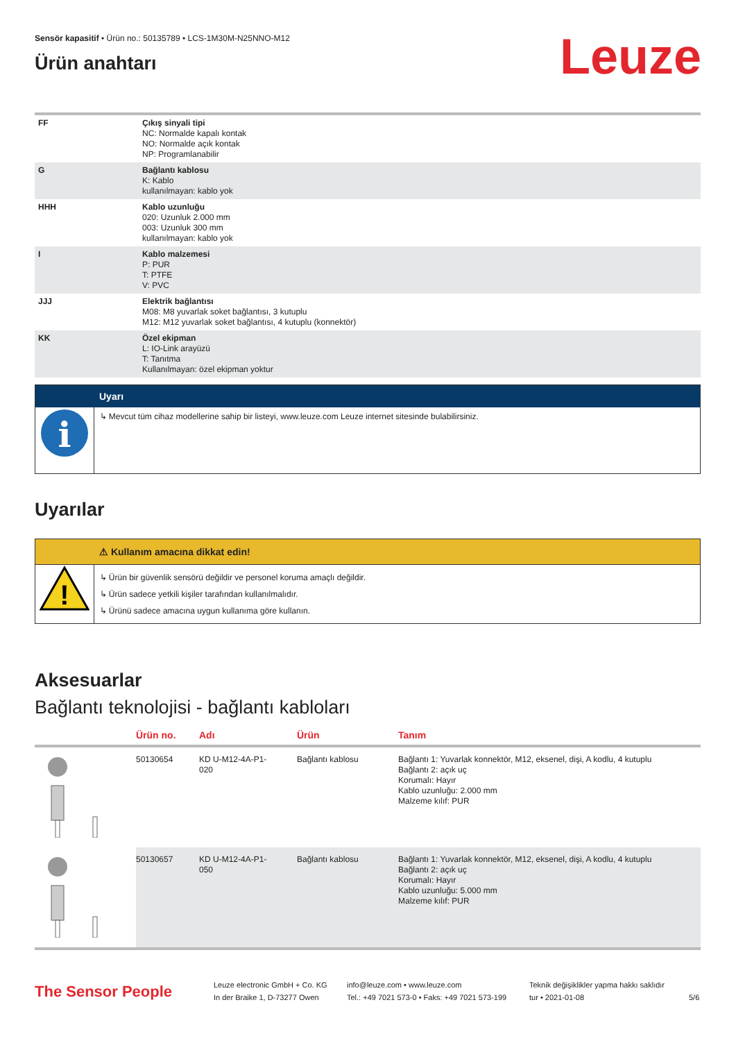Sensör kapasitif • Ürün no.: 50135789 • LCS-1M30M-N25NNO-M12
Ürün anahtarı
Leuze
| FF | Çıkış sinyali tipi NC: Normalde kapalı kontak NO: Normalde açık kontak NP: Programlanabilir |
| G | Bağlantı kablosu K: Kablo kullanılmayan: kablo yok |
| HHH | Kablo uzunluğu 020: Uzunluk 2.000 mm 003: Uzunluk 300 mm kullanılmayan: kablo yok |
| I | Kablo malzemesi P: PUR T: PTFE V: PVC |
| JJJ | Elektrik bağlantısı M08: M8 yuvarlak soket bağlantısı, 3 kutuplu M12: M12 yuvarlak soket bağlantısı, 4 kutuplu (konnektör) |
| KK | Özel ekipman L: IO-Link arayüzü T: Tanıtma Kullanılmayan: özel ekipman yoktur |
| | Uyarı |
| i | ↳ Mevcut tüm cihaz modellerine sahip bir listeyi, www.leuze.com Leuze internet sitesinde bulabilirsiniz. |
Uyarılar
| | ⚠ Kullanım amacına dikkat edin! |
| ! | ↳ Ürün bir güvenlik sensörü değildir ve personel koruma amaçlı değildir. ↳ Ürün sadece yetkili kişiler tarafından kullanılmalıdır. ↳ Ürünü sadece amacına uygun kullanıma göre kullanın. |
Aksesuarlar
Bağlantı teknolojisi - bağlantı kabloları
| | Ürün no. | Adı | Ürün | Tanım |
| --- | --- | --- | --- | --- |
| | 50130654 | KD U-M12-4A-P1- 020 | Bağlantı kablosu | Bağlantı 1: Yuvarlak konnektör, M12, eksenel, dişi, A kodlu, 4 kutuplu Bağlantı 2: açık uç Korumalı: Hayır Kablo uzunluğu: 2.000 mm Malzeme kılıf: PUR |
| | 50130657 | KD U-M12-4A-P1- 050 | Bağlantı kablosu | Bağlantı 1: Yuvarlak konnektör, M12, eksenel, dişi, A kodlu, 4 kutuplu Bağlantı 2: açık uç Korumalı: Hayır Kablo uzunluğu: 5.000 mm Malzeme kılıf: PUR |
The Sensor People
Leuze electronic GmbH + Co. KG
In der Braike 1, D-73277 Owen
info@leuze.com • www.leuze.com
Tel.: +49 7021 573-0 • Faks: +49 7021 573-199
Teknik değişiklikler yapma hakkı saklıdır
tur • 2021-01-08
5/6